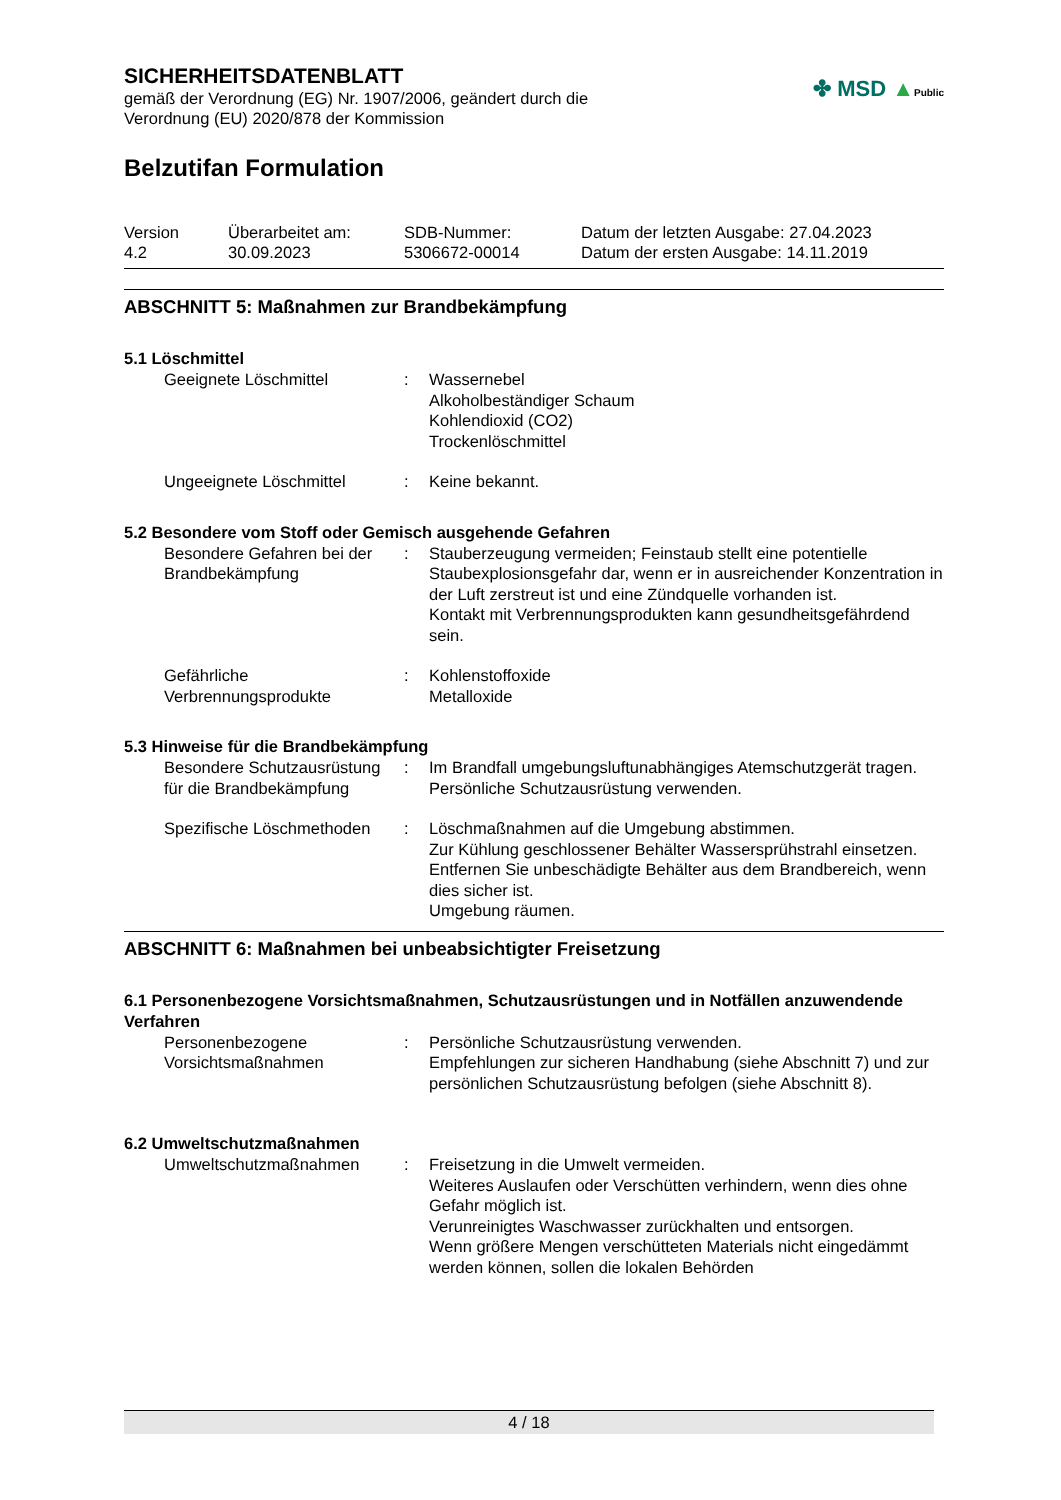SICHERHEITSDATENBLATT
gemäß der Verordnung (EG) Nr. 1907/2006, geändert durch die
Verordnung (EU) 2020/878 der Kommission
✤ MSD ▲Public
Belzutifan Formulation
Version
4.2
Überarbeitet am:
30.09.2023
SDB-Nummer:
5306672-00014
Datum der letzten Ausgabe: 27.04.2023
Datum der ersten Ausgabe: 14.11.2019
ABSCHNITT 5: Maßnahmen zur Brandbekämpfung
5.1 Löschmittel
Geeignete Löschmittel : Wassernebel
Alkoholbeständiger Schaum
Kohlendioxid (CO2)
Trockenlöschmittel
Ungeeignete Löschmittel : Keine bekannt.
5.2 Besondere vom Stoff oder Gemisch ausgehende Gefahren
Besondere Gefahren bei der Brandbekämpfung
: Stauberzeugung vermeiden; Feinstaub stellt eine potentielle Staubexplosionsgefahr dar, wenn er in ausreichender Konzentration in der Luft zerstreut ist und eine Zündquelle vorhanden ist.
Kontakt mit Verbrennungsprodukten kann gesundheitsgefährdend sein.
Gefährliche Verbrennungsprodukte
: Kohlenstoffoxide
Metalloxide
5.3 Hinweise für die Brandbekämpfung
Besondere Schutzausrüstung für die Brandbekämpfung
: Im Brandfall umgebungsluftunabhängiges Atemschutzgerät tragen. Persönliche Schutzausrüstung verwenden.
Spezifische Löschmethoden
: Löschmaßnahmen auf die Umgebung abstimmen.
Zur Kühlung geschlossener Behälter Wassersprühstrahl einsetzen.
Entfernen Sie unbeschädigte Behälter aus dem Brandbereich, wenn dies sicher ist.
Umgebung räumen.
ABSCHNITT 6: Maßnahmen bei unbeabsichtigter Freisetzung
6.1 Personenbezogene Vorsichtsmaßnahmen, Schutzausrüstungen und in Notfällen anzuwendende Verfahren
Personenbezogene Vorsichtsmaßnahmen
: Persönliche Schutzausrüstung verwenden.
Empfehlungen zur sicheren Handhabung (siehe Abschnitt 7) und zur persönlichen Schutzausrüstung befolgen (siehe Abschnitt 8).
6.2 Umweltschutzmaßnahmen
Umweltschutzmaßnahmen : Freisetzung in die Umwelt vermeiden.
Weiteres Auslaufen oder Verschütten verhindern, wenn dies ohne Gefahr möglich ist.
Verunreinigtes Waschwasser zurückhalten und entsorgen.
Wenn größere Mengen verschütteten Materials nicht eingedämmt werden können, sollen die lokalen Behörden
4 / 18